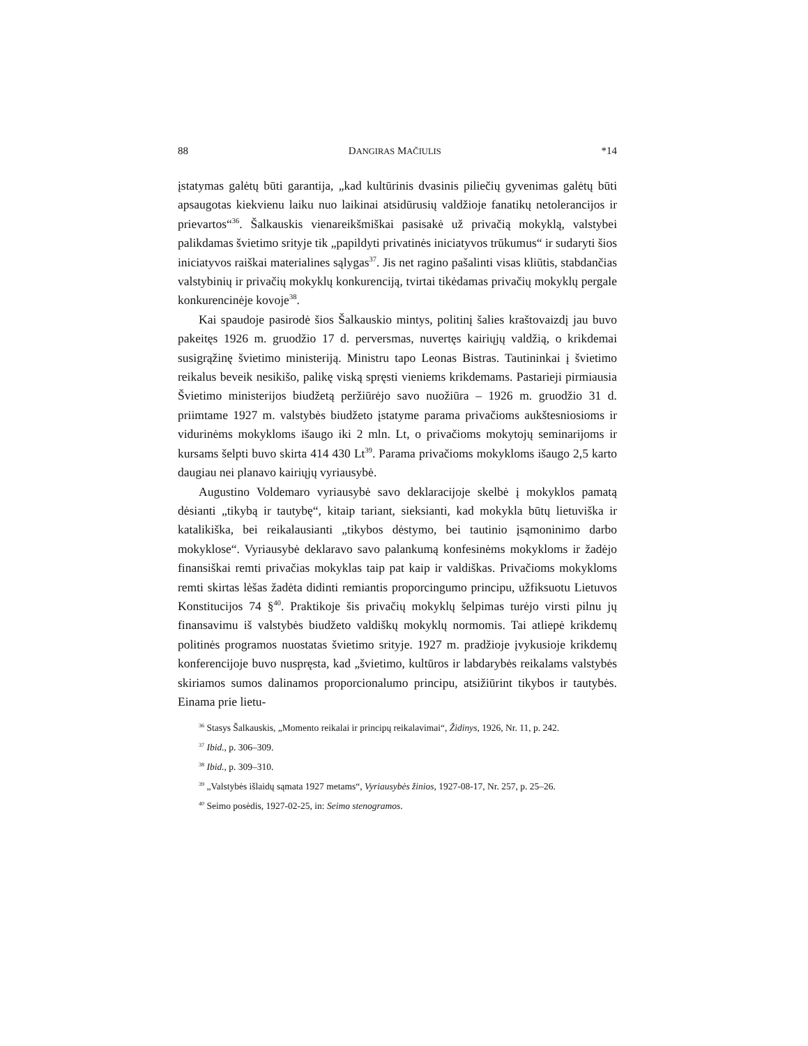88 DANGIRAS MAČIULIS *14
įstatymas galėtų būti garantija, „kad kultūrinis dvasinis piliečių gyvenimas galėtų būti apsaugotas kiekvienu laiku nuo laikinai atsidūrusių valdžioje fanatikų netolerancijos ir prievartos“<sup>36</sup>. Šalkauskis vienareikšmiškai pasisakė už privačią mokyklą, valstybei palikdamas švietimo srityje tik „papildyti privatinės iniciatyvos trūkumus“ ir sudaryti šios iniciatyvos raiškai materialines sąlygas<sup>37</sup>. Jis net ragino pašalinti visas kliūtis, stabdančias valstybinių ir privačių mokyklų konkurenciją, tvirtai tikėdamas privačių mokyklų pergale konkurencinėje kovoje<sup>38</sup>.
Kai spaudoje pasirodė šios Šalkauskio mintys, politinį šalies kraštovaizdį jau buvo pakeitęs 1926 m. gruodžio 17 d. perversmas, nuvertęs kairiųjų valdžią, o krikdemai susigrąžinę švietimo ministeriją. Ministru tapo Leonas Bistras. Tautininkai į švietimo reikalus beveik nesikišo, palikę viską spręsti vieniems krikdemams. Pastarieji pirmiausia Švietimo ministerijos biudžetą peržiūrėjo savo nuožiūra – 1926 m. gruodžio 31 d. priimtame 1927 m. valstybės biudžeto įstatyme parama privačioms aukštesniosioms ir vidurinėms mokykloms išaugo iki 2 mln. Lt, o privačioms mokytojų seminarijoms ir kursams šelpti buvo skirta 414 430 Lt<sup>39</sup>. Parama privačioms mokykloms išaugo 2,5 karto daugiau nei planavo kairiųjų vyriausybė.
Augustino Voldemaro vyriausybė savo deklaracijoje skelbė į mokyklos pamatą dėsianti „tikybą ir tautybę“, kitaip tariant, sieksianti, kad mokykla būtų lietuviška ir katalikiška, bei reikalausianti „tikybos dėstymo, bei tautinio įsąmoninimo darbo mokyklose“. Vyriausybė deklaravo savo palankumą konfesinėms mokykloms ir žadėjo finansiškai remti privačias mokyklas taip pat kaip ir valdiškas. Privačioms mokykloms remti skirtas lėšas žadėta didinti remiantis proporcingumo principu, užfiksuotu Lietuvos Konstitucijos 74 §<sup>40</sup>. Praktikoje šis privačių mokyklų šelpimas turėjo virsti pilnu jų finansavimu iš valstybės biudžeto valdiškų mokyklų normomis. Tai atliepė krikdemų politinės programos nuostatas švietimo srityje. 1927 m. pradžioje įvykusioje krikdemų konferencijoje buvo nuspręsta, kad „švietimo, kultūros ir labdarybės reikalams valstybės skiriamos sumos dalinamos proporcionalumo principu, atsižiūrint tikybos ir tautybės. Einama prie lietu-
<sup>36</sup> Stasys Šalkauskis, „Momento reikalai ir principų reikalavimai“, Židinys, 1926, Nr. 11, p. 242.
<sup>37</sup> Ibid., p. 306–309.
<sup>38</sup> Ibid., p. 309–310.
<sup>39</sup> „Valstybės išlaidų sąmata 1927 metams“, Vyriausybės žinios, 1927-08-17, Nr. 257, p. 25–26.
<sup>40</sup> Seimo posėdis, 1927-02-25, in: Seimo stenogramos.